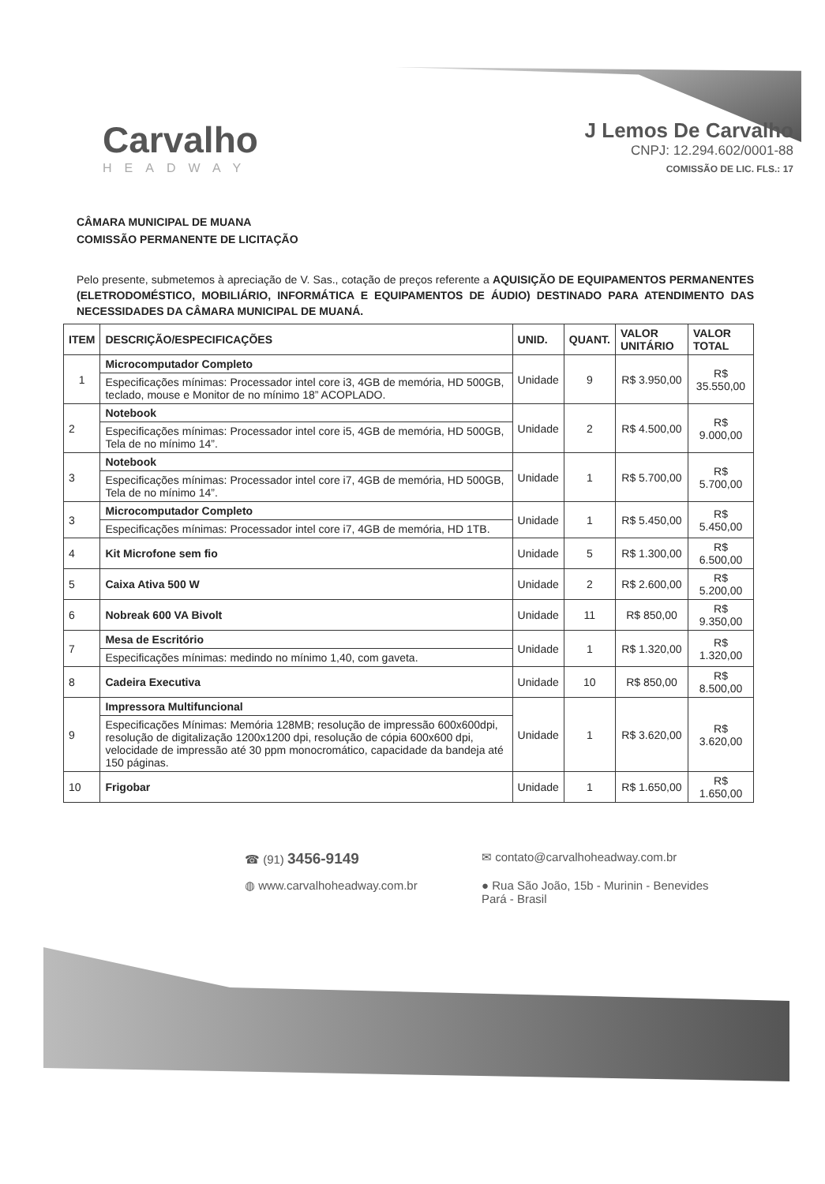Carvalho
HEADWAY
J Lemos De Carvalho
CNPJ: 12.294.602/0001-88
COMISSÃO DE LIC. FLS.: 17
CÂMARA MUNICIPAL DE MUANA
COMISSÃO PERMANENTE DE LICITAÇÃO
Pelo presente, submetemos à apreciação de V. Sas., cotação de preços referente a AQUISIÇÃO DE EQUIPAMENTOS PERMANENTES (ELETRODOMÉSTICO, MOBILIÁRIO, INFORMÁTICA E EQUIPAMENTOS DE ÁUDIO) DESTINADO PARA ATENDIMENTO DAS NECESSIDADES DA CÂMARA MUNICIPAL DE MUANÁ.
| ITEM | DESCRIÇÃO/ESPECIFICAÇÕES | UNID. | QUANT. | VALOR UNITÁRIO | VALOR TOTAL |
| --- | --- | --- | --- | --- | --- |
| 1 | Microcomputador Completo | Unidade | 9 | R$ 3.950,00 | R$ 35.550,00 |
| | Especificações mínimas: Processador intel core i3, 4GB de memória, HD 500GB, teclado, mouse e Monitor de no mínimo 18” ACOPLADO. | | | | |
| 2 | Notebook | Unidade | 2 | R$ 4.500,00 | R$ 9.000,00 |
| | Especificações mínimas: Processador intel core i5, 4GB de memória, HD 500GB, Tela de no mínimo 14”. | | | | |
| 3 | Notebook | Unidade | 1 | R$ 5.700,00 | R$ 5.700,00 |
| | Especificações mínimas: Processador intel core i7, 4GB de memória, HD 500GB, Tela de no mínimo 14”. | | | | |
| 3 | Microcomputador Completo | Unidade | 1 | R$ 5.450,00 | R$ 5.450,00 |
| | Especificações mínimas: Processador intel core i7, 4GB de memória, HD 1TB. | | | | |
| 4 | Kit Microfone sem fio | Unidade | 5 | R$ 1.300,00 | R$ 6.500,00 |
| 5 | Caixa Ativa 500 W | Unidade | 2 | R$ 2.600,00 | R$ 5.200,00 |
| 6 | Nobreak 600 VA Bivolt | Unidade | 11 | R$ 850,00 | R$ 9.350,00 |
| 7 | Mesa de Escritório | Unidade | 1 | R$ 1.320,00 | R$ 1.320,00 |
| | Especificações mínimas: medindo no mínimo 1,40, com gaveta. | | | | |
| 8 | Cadeira Executiva | Unidade | 10 | R$ 850,00 | R$ 8.500,00 |
| 9 | Impressora Multifuncional | Unidade | 1 | R$ 3.620,00 | R$ 3.620,00 |
| | Especificações Mínimas: Memória 128MB; resolução de impressão 600x600dpi, resolução de digitalização 1200x1200 dpi, resolução de cópia 600x600 dpi, velocidade de impressão até 30 ppm monocromático, capacidade da bandeja até 150 páginas. | | | | |
| 10 | Frigobar | Unidade | 1 | R$ 1.650,00 | R$ 1.650,00 |
☎ (91) 3456-9149
✉ contato@carvalhoheadway.com.br
◍ www.carvalhoheadway.com.br
● Rua São João, 15b - Murinin - Benevides
Pará - Brasil